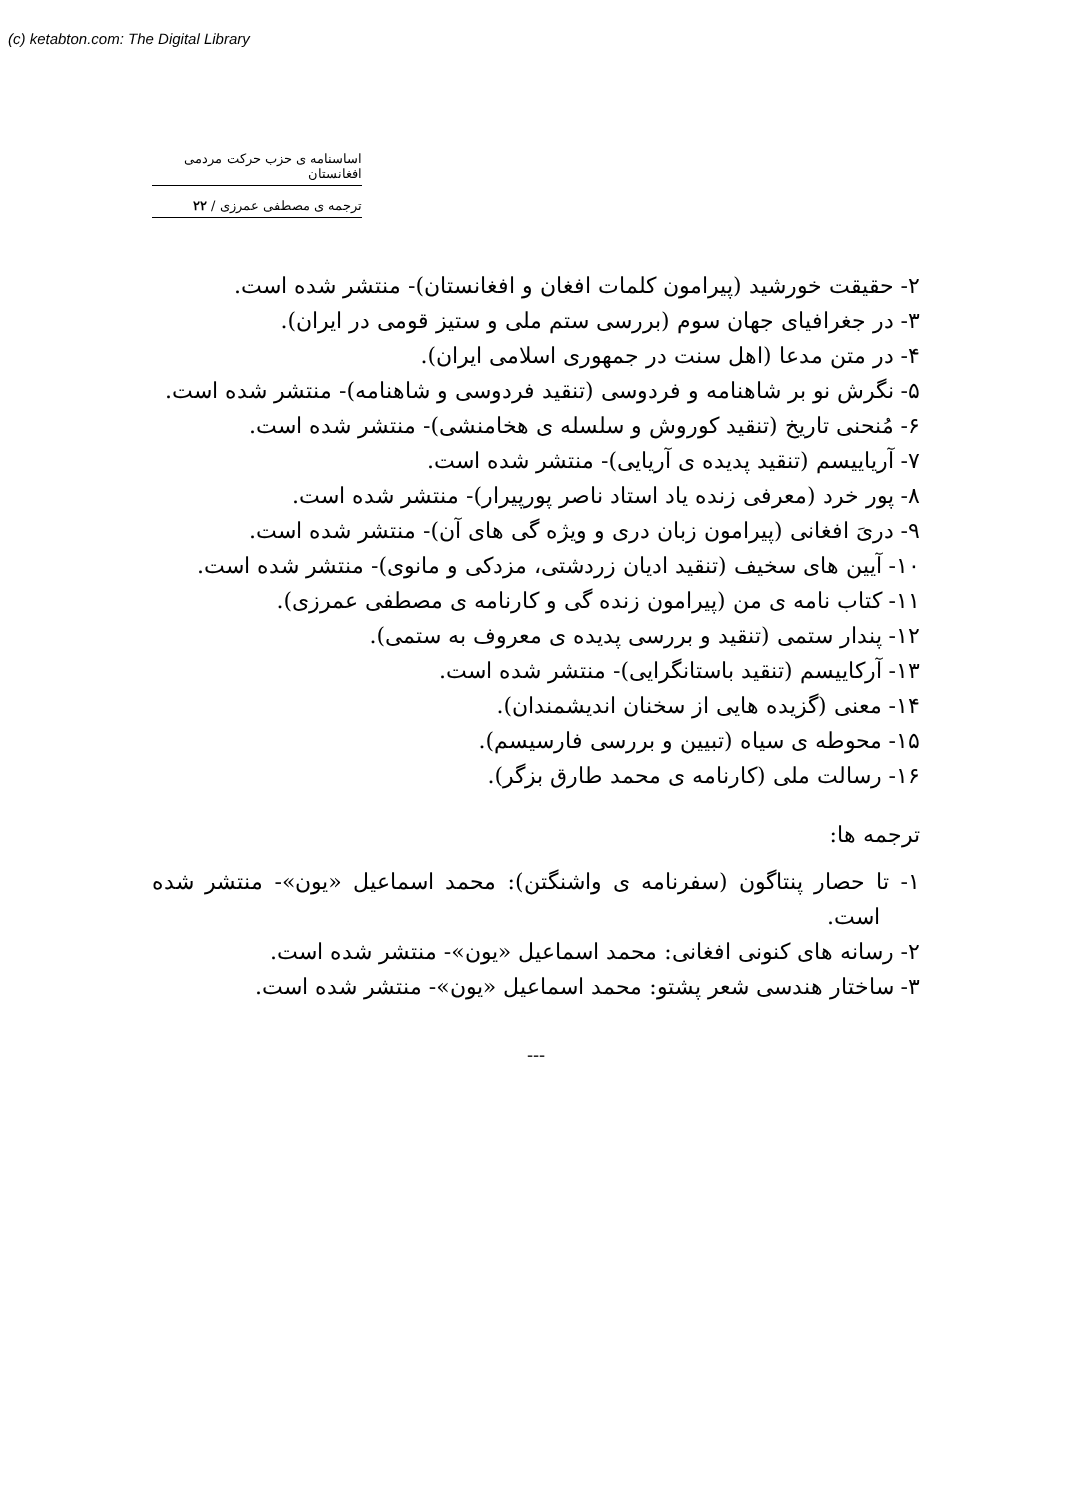(c) ketabton.com: The Digital Library
اساسنامه ی حزب حرکت مردمی افغانستان
ترجمه ی مصطفی عمرزی / ۲۲
۲- حقیقت خورشید (پیرامون کلمات افغان و افغانستان)- منتشر شده است.
۳- در جغرافیای جهان سوم (بررسی ستم ملی و ستیز قومی در ایران).
۴- در متن مدعا (اهل سنت در جمهوری اسلامی ایران).
۵- نگرش نو بر شاهنامه و فردوسی (تنقید فردوسی و شاهنامه)- منتشر شده است.
۶- مُنحنی تاریخ (تنقید کوروش و سلسله ی هخامنشی)- منتشر شده است.
۷- آریاییسم (تنقید پدیده ی آریایی)- منتشر شده است.
۸- پور خرد (معرفی زنده یاد استاد ناصر پورپیرار)- منتشر شده است.
۹- دریَ افغانی (پیرامون زبان دری و ویژه گی های آن)- منتشر شده است.
۱۰- آیین های سخیف (تنقید ادیان زردشتی، مزدکی و مانوی)- منتشر شده است.
۱۱- کتاب نامه ی من (پیرامون زنده گی و کارنامه ی مصطفی عمرزی).
۱۲- پندار ستمی (تنقید و بررسی پدیده ی معروف به ستمی).
۱۳- آرکاییسم (تنقید باستانگرایی)- منتشر شده است.
۱۴- معنی (گزیده هایی از سخنان اندیشمندان).
۱۵- محوطه ی سیاه (تبیین و بررسی فارسیسم).
۱۶- رسالت ملی (کارنامه ی محمد طارق بزگر).
ترجمه ها:
۱- تا حصار پنتاگون (سفرنامه ی واشنگتن): محمد اسماعیل «یون»- منتشر شده است.
۲- رسانه های کنونی افغانی: محمد اسماعیل «یون»- منتشر شده است.
۳- ساختار هندسی شعر پشتو: محمد اسماعیل «یون»- منتشر شده است.
---